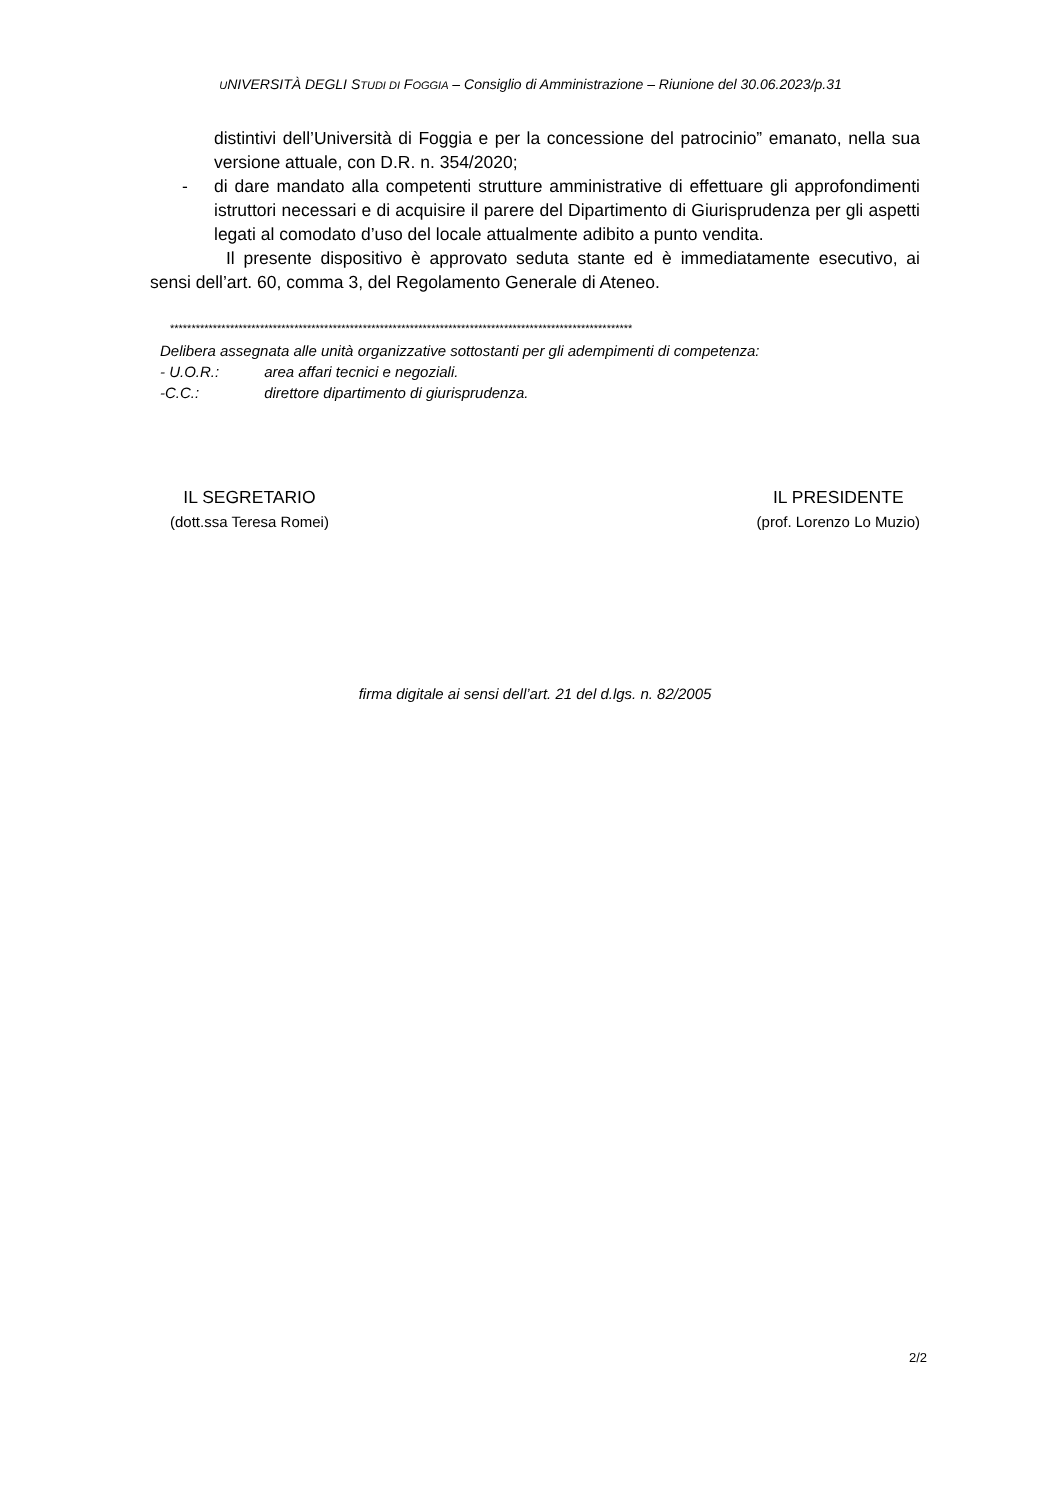UNIVERSITÀ DEGLI STUDI DI FOGGIA – Consiglio di Amministrazione – Riunione del 30.06.2023/p.31
distintivi dell’Università di Foggia e per la concessione del patrocinio” emanato, nella sua versione attuale, con D.R. n. 354/2020;
- di dare mandato alla competenti strutture amministrative di effettuare gli approfondimenti istruttori necessari e di acquisire il parere del Dipartimento di Giurisprudenza per gli aspetti legati al comodato d’uso del locale attualmente adibito a punto vendita.
Il presente dispositivo è approvato seduta stante ed è immediatamente esecutivo, ai sensi dell’art. 60, comma 3, del Regolamento Generale di Ateneo.
************************************************************************************************************
Delibera assegnata alle unità organizzative sottostanti per gli adempimenti di competenza:
- U.O.R.: area affari tecnici e negoziali.
-C.C.: direttore dipartimento di giurisprudenza.
IL SEGRETARIO
(dott.ssa Teresa Romei)
IL PRESIDENTE
(prof. Lorenzo Lo Muzio)
firma digitale ai sensi dell’art. 21 del d.lgs. n. 82/2005
2/2